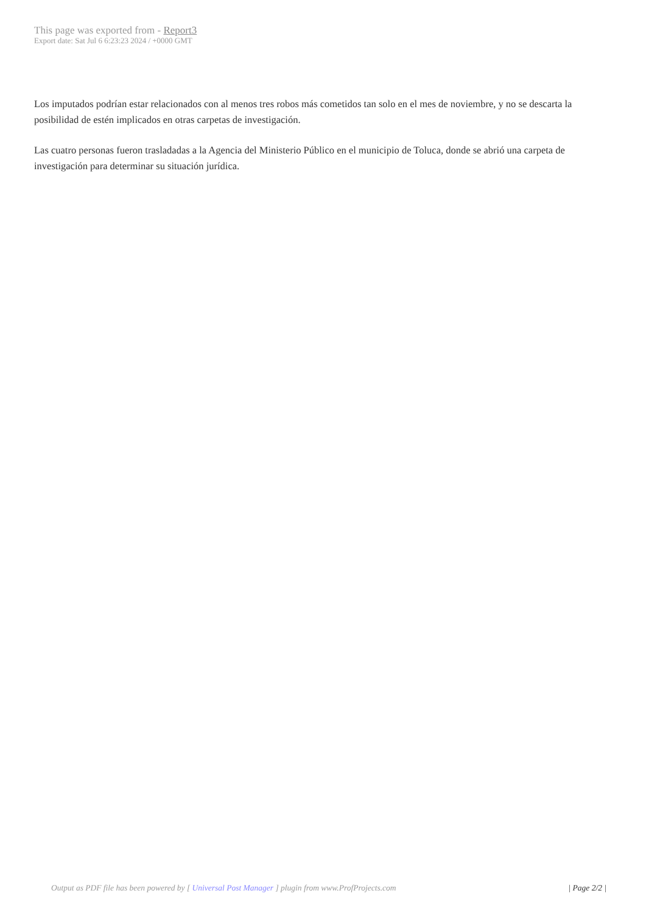This page was exported from - Report3
Export date: Sat Jul 6 6:23:23 2024 / +0000 GMT
Los imputados podrían estar relacionados con al menos tres robos más cometidos tan solo en el mes de noviembre, y no se descarta la posibilidad de estén implicados en otras carpetas de investigación.
Las cuatro personas fueron trasladadas a la Agencia del Ministerio Público en el municipio de Toluca, donde se abrió una carpeta de investigación para determinar su situación jurídica.
Output as PDF file has been powered by [ Universal Post Manager ] plugin from www.ProfProjects.com | Page 2/2 |